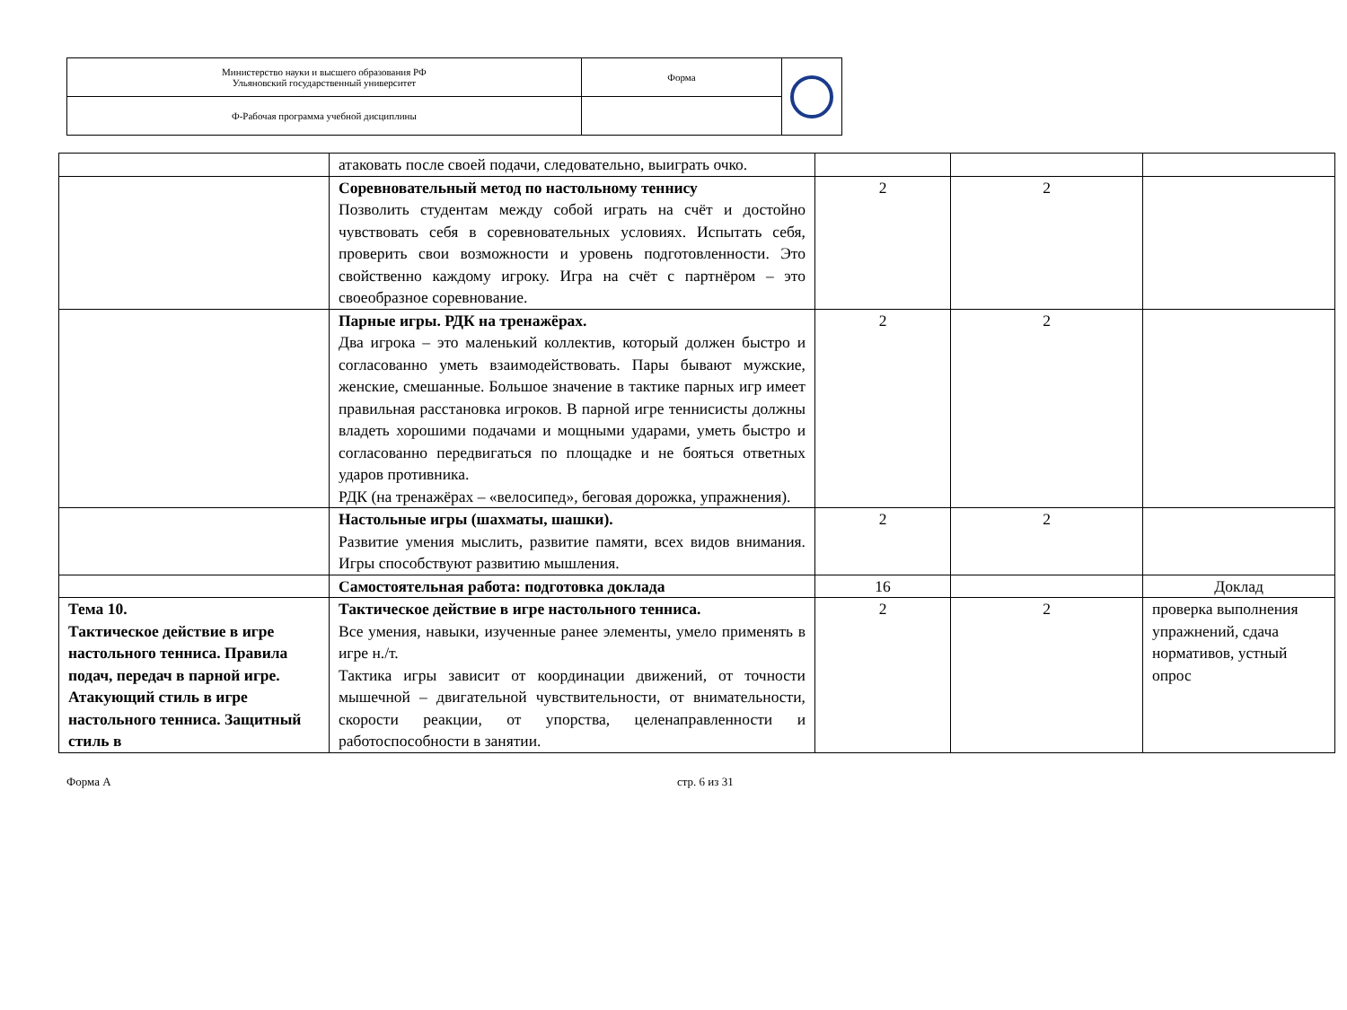| Министерство науки и высшего образования РФ Ульяновский государственный университет | Форма | |
| Ф-Рабочая программа учебной дисциплины | | |
| | атаковать после своей подачи, следовательно, выиграть очко. | | | |
| | Соревновательный метод по настольному теннису Позволить студентам между собой играть на счёт и достойно чувствовать себя в соревновательных условиях. Испытать себя, проверить свои возможности и уровень подготовленности. Это свойственно каждому игроку. Игра на счёт с партнёром – это своеобразное соревнование. | 2 | 2 | |
| | Парные игры. РДК на тренажёрах. Два игрока – это маленький коллектив, который должен быстро и согласованно уметь взаимодействовать. Пары бывают мужские, женские, смешанные. Большое значение в тактике парных игр имеет правильная расстановка игроков. В парной игре теннисисты должны владеть хорошими подачами и мощными ударами, уметь быстро и согласованно передвигаться по площадке и не бояться ответных ударов противника. РДК (на тренажёрах – «велосипед», беговая дорожка, упражнения). | 2 | 2 | |
| | Настольные игры (шахматы, шашки). Развитие умения мыслить, развитие памяти, всех видов внимания. Игры способствуют развитию мышления. | 2 | 2 | |
| | Самостоятельная работа: подготовка доклада | 16 | | Доклад |
| Тема 10. Тактическое действие в игре настольного тенниса. Правила подач, передач в парной игре. Атакующий стиль в игре настольного тенниса. Защитный стиль в | Тактическое действие в игре настольного тенниса. Все умения, навыки, изученные ранее элементы, умело применять в игре н./т. Тактика игры зависит от координации движений, от точности мышечной – двигательной чувствительности, от внимательности, скорости реакции, от упорства, целенаправленности и работоспособности в занятии. | 2 | 2 | проверка выполнения упражнений, сдача нормативов, устный опрос |
Форма А стр. 6 из 31